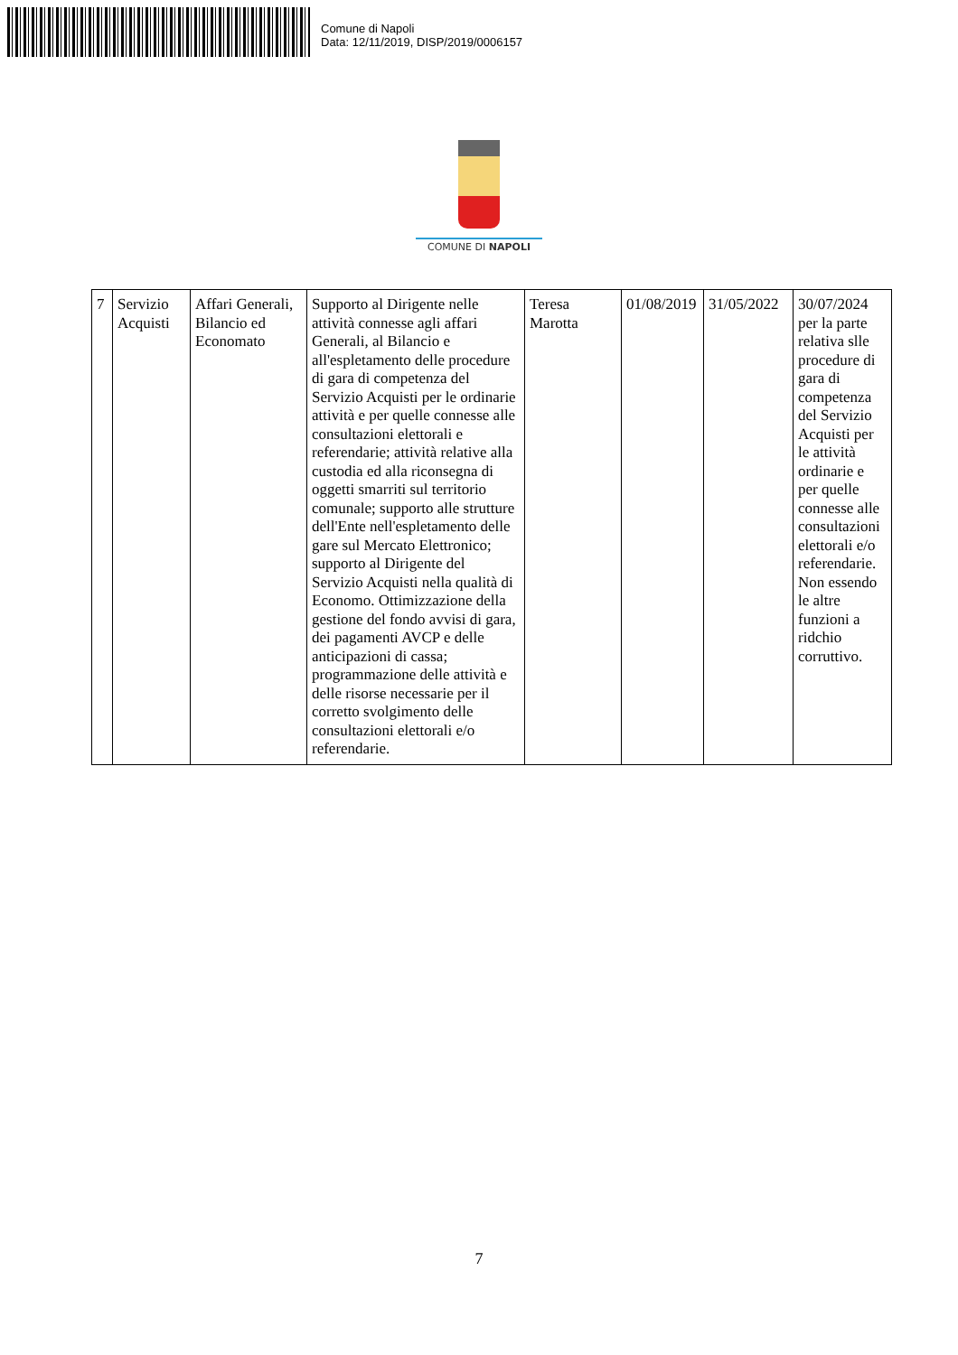Comune di Napoli
Data: 12/11/2019, DISP/2019/0006157
COMUNE DI NAPOLI
| 7 | Servizio Acquisti | Affari Generali, Bilancio ed Economato | Supporto al Dirigente nelle attività connesse agli affari Generali, al Bilancio e all'espletamento delle procedure di gara di competenza del Servizio Acquisti per le ordinarie attività e per quelle connesse alle consultazioni elettorali e referendarie; attività relative alla custodia ed alla riconsegna di oggetti smarriti sul territorio comunale; supporto alle strutture dell'Ente nell'espletamento delle gare sul Mercato Elettronico; supporto al Dirigente del Servizio Acquisti nella qualità di Economo. Ottimizzazione della gestione del fondo avvisi di gara, dei pagamenti AVCP e delle anticipazioni di cassa; programmazione delle attività e delle risorse necessarie per il corretto svolgimento delle consultazioni elettorali e/o referendarie. | Teresa Marotta | 01/08/2019 | 31/05/2022 | 30/07/2024 per la parte relativa slle procedure di gara di competenza del Servizio Acquisti per le attività ordinarie e per quelle connesse alle consultazioni elettorali e/o referendarie. Non essendo le altre funzioni a ridchio corruttivo. |
7